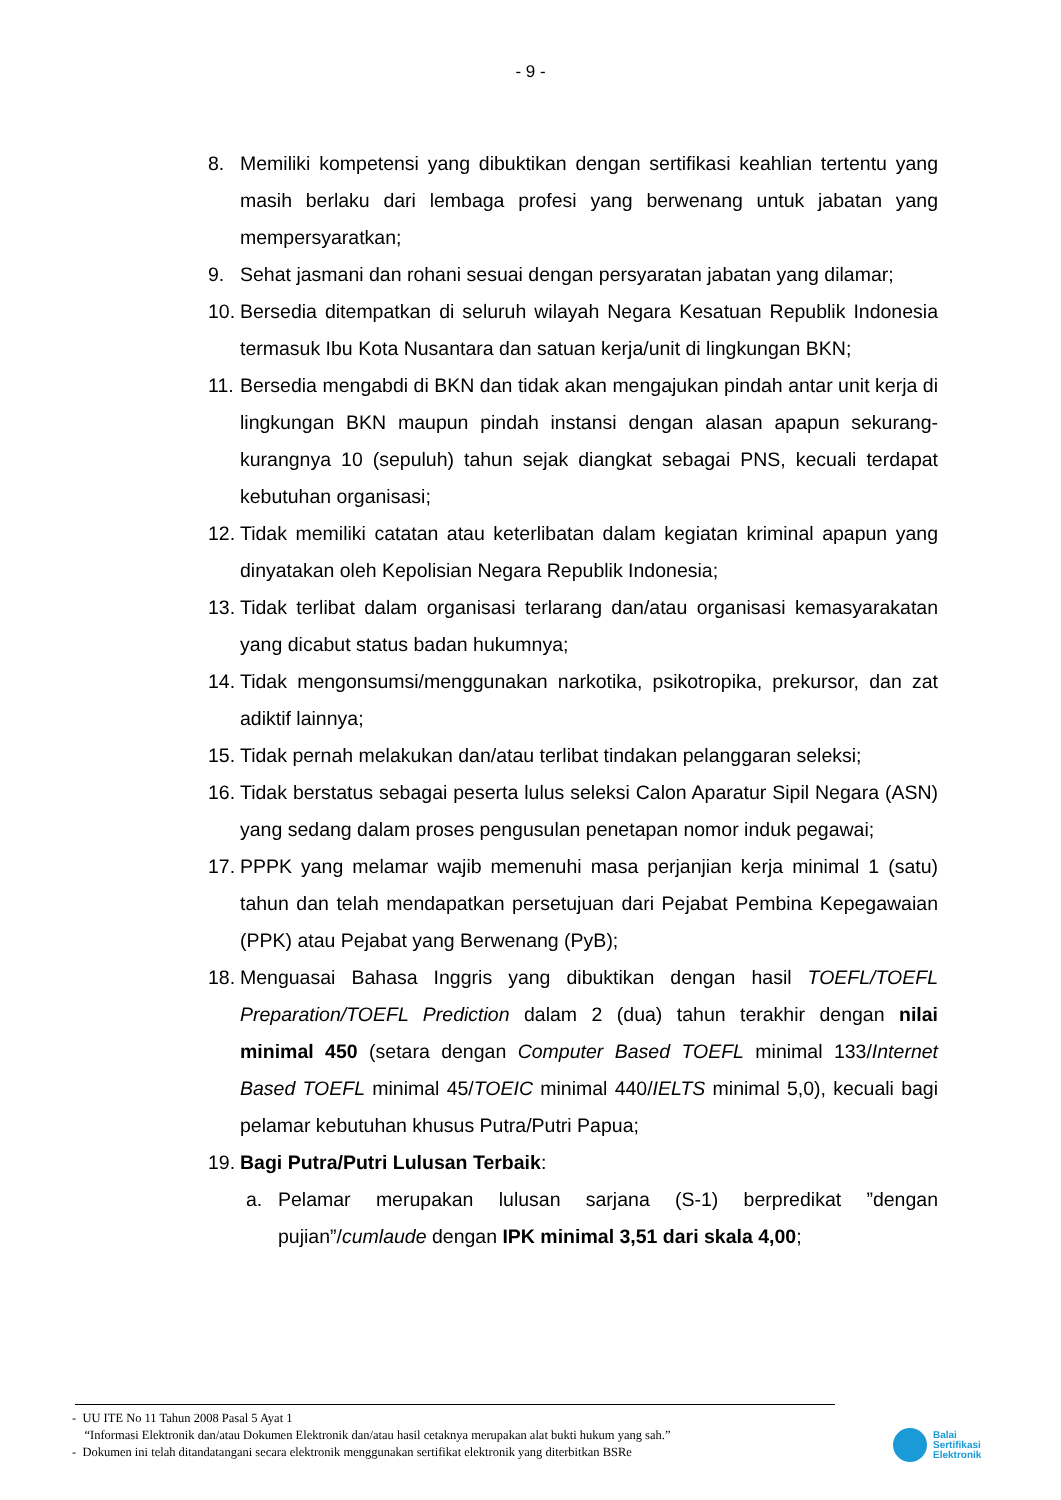- 9 -
8. Memiliki kompetensi yang dibuktikan dengan sertifikasi keahlian tertentu yang masih berlaku dari lembaga profesi yang berwenang untuk jabatan yang mempersyaratkan;
9. Sehat jasmani dan rohani sesuai dengan persyaratan jabatan yang dilamar;
10. Bersedia ditempatkan di seluruh wilayah Negara Kesatuan Republik Indonesia termasuk Ibu Kota Nusantara dan satuan kerja/unit di lingkungan BKN;
11. Bersedia mengabdi di BKN dan tidak akan mengajukan pindah antar unit kerja di lingkungan BKN maupun pindah instansi dengan alasan apapun sekurang-kurangnya 10 (sepuluh) tahun sejak diangkat sebagai PNS, kecuali terdapat kebutuhan organisasi;
12. Tidak memiliki catatan atau keterlibatan dalam kegiatan kriminal apapun yang dinyatakan oleh Kepolisian Negara Republik Indonesia;
13. Tidak terlibat dalam organisasi terlarang dan/atau organisasi kemasyarakatan yang dicabut status badan hukumnya;
14. Tidak mengonsumsi/menggunakan narkotika, psikotropika, prekursor, dan zat adiktif lainnya;
15. Tidak pernah melakukan dan/atau terlibat tindakan pelanggaran seleksi;
16. Tidak berstatus sebagai peserta lulus seleksi Calon Aparatur Sipil Negara (ASN) yang sedang dalam proses pengusulan penetapan nomor induk pegawai;
17. PPPK yang melamar wajib memenuhi masa perjanjian kerja minimal 1 (satu) tahun dan telah mendapatkan persetujuan dari Pejabat Pembina Kepegawaian (PPK) atau Pejabat yang Berwenang (PyB);
18. Menguasai Bahasa Inggris yang dibuktikan dengan hasil TOEFL/TOEFL Preparation/TOEFL Prediction dalam 2 (dua) tahun terakhir dengan nilai minimal 450 (setara dengan Computer Based TOEFL minimal 133/Internet Based TOEFL minimal 45/TOEIC minimal 440/IELTS minimal 5,0), kecuali bagi pelamar kebutuhan khusus Putra/Putri Papua;
19. Bagi Putra/Putri Lulusan Terbaik:
a. Pelamar merupakan lulusan sarjana (S-1) berpredikat ”dengan pujian”/cumlaude dengan IPK minimal 3,51 dari skala 4,00;
- UU ITE No 11 Tahun 2008 Pasal 5 Ayat 1
“Informasi Elektronik dan/atau Dokumen Elektronik dan/atau hasil cetaknya merupakan alat bukti hukum yang sah.”
- Dokumen ini telah ditandatangani secara elektronik menggunakan sertifikat elektronik yang diterbitkan BSRe
Balai
Sertifikasi
Elektronik